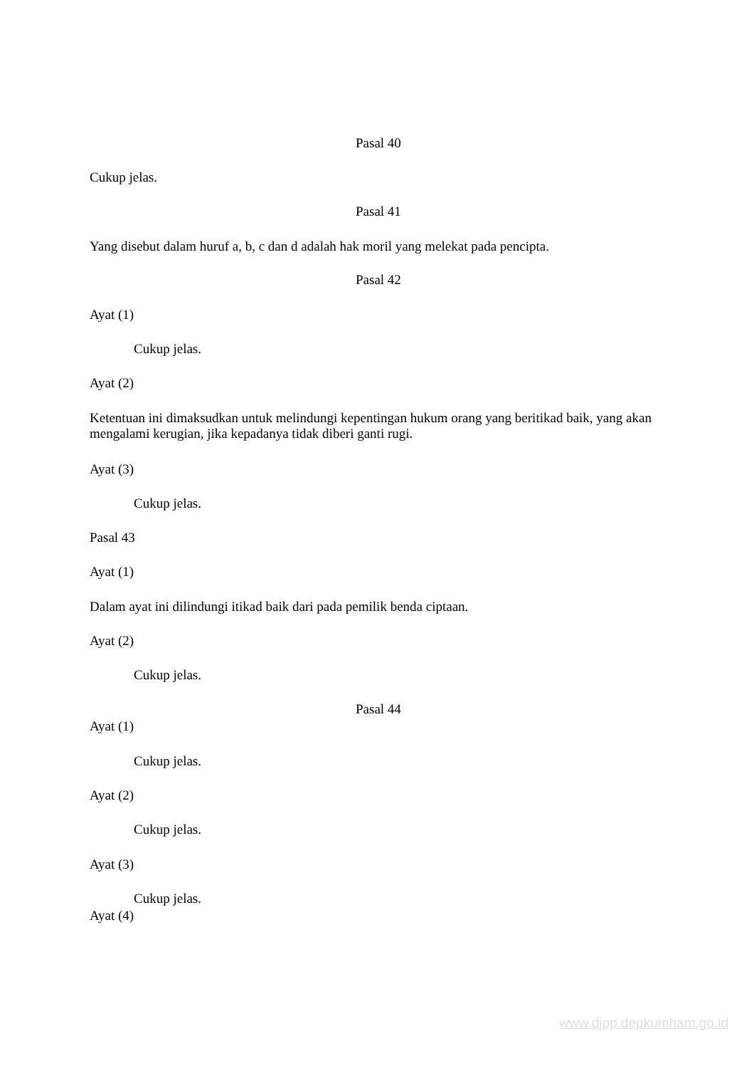Pasal 40
Cukup jelas.
Pasal 41
Yang disebut dalam huruf a, b, c dan d adalah hak moril yang melekat pada pencipta.
Pasal 42
Ayat (1)
Cukup jelas.
Ayat (2)
Ketentuan ini dimaksudkan untuk melindungi kepentingan hukum orang yang beritikad baik, yang akan mengalami kerugian, jika kepadanya tidak diberi ganti rugi.
Ayat (3)
Cukup jelas.
Pasal 43
Ayat (1)
Dalam ayat ini dilindungi itikad baik dari pada pemilik benda ciptaan.
Ayat (2)
Cukup jelas.
Pasal 44
Ayat (1)
Cukup jelas.
Ayat (2)
Cukup jelas.
Ayat (3)
Cukup jelas.
Ayat (4)
www.djpp.depkumham.go.id